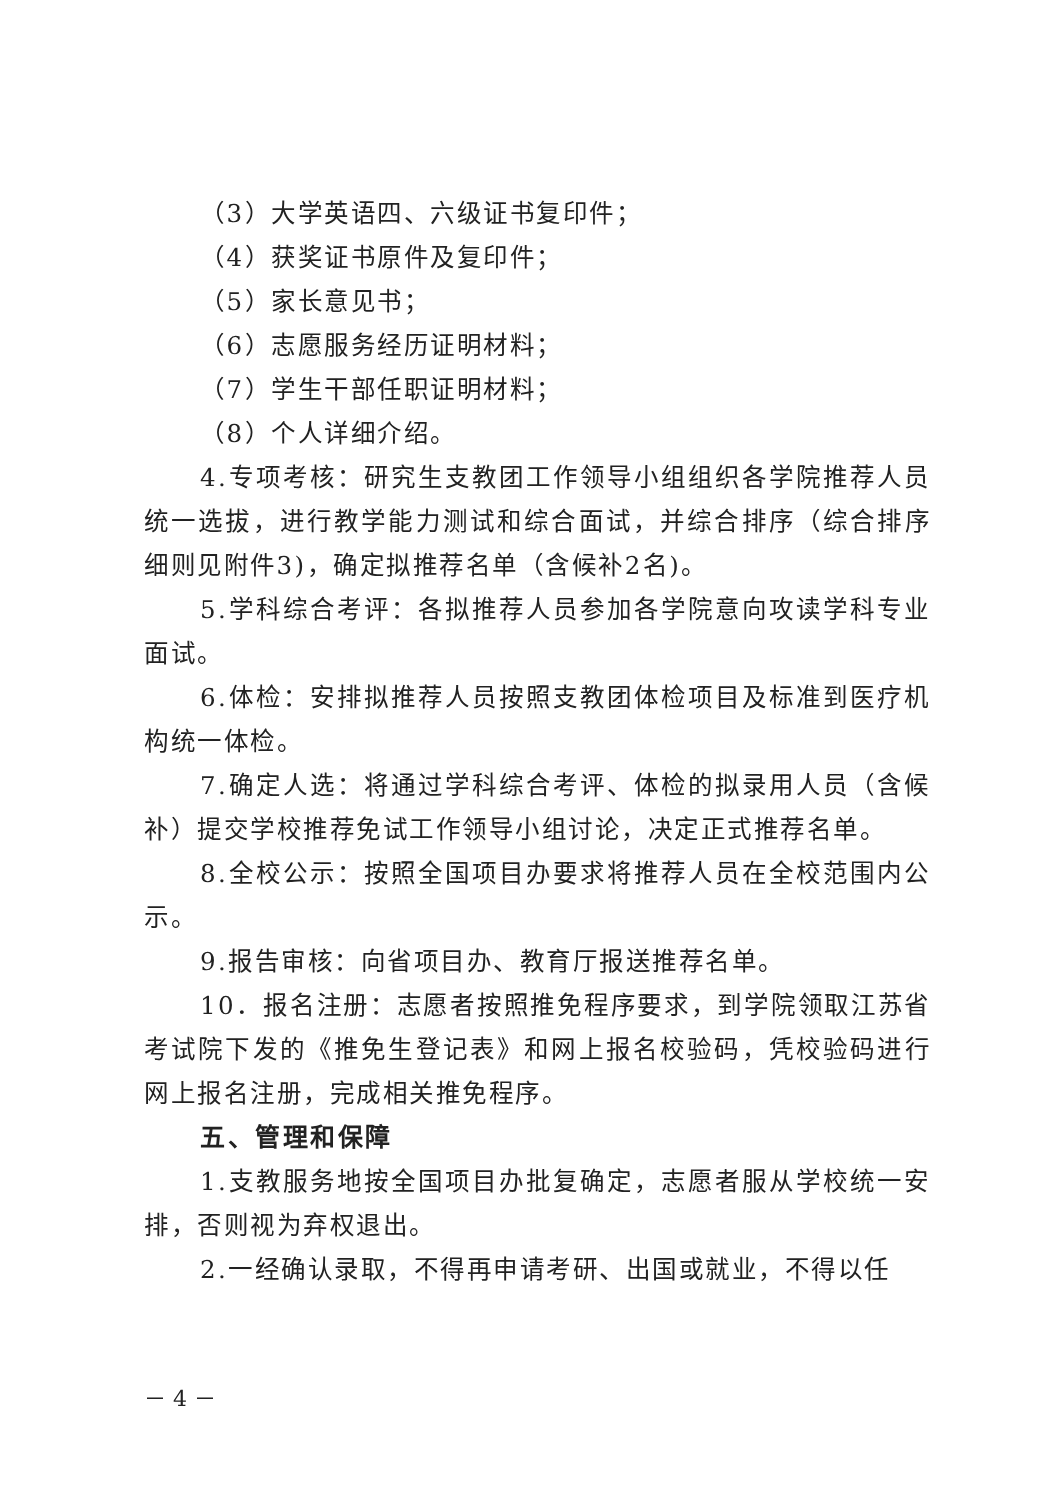（3）大学英语四、六级证书复印件；
（4）获奖证书原件及复印件；
（5）家长意见书；
（6）志愿服务经历证明材料；
（7）学生干部任职证明材料；
（8）个人详细介绍。
4.专项考核：研究生支教团工作领导小组组织各学院推荐人员统一选拔，进行教学能力测试和综合面试，并综合排序（综合排序细则见附件3)，确定拟推荐名单（含候补2名)。
5.学科综合考评：各拟推荐人员参加各学院意向攻读学科专业面试。
6.体检：安排拟推荐人员按照支教团体检项目及标准到医疗机构统一体检。
7.确定人选：将通过学科综合考评、体检的拟录用人员（含候补）提交学校推荐免试工作领导小组讨论，决定正式推荐名单。
8.全校公示：按照全国项目办要求将推荐人员在全校范围内公示。
9.报告审核：向省项目办、教育厅报送推荐名单。
10．报名注册：志愿者按照推免程序要求，到学院领取江苏省考试院下发的《推免生登记表》和网上报名校验码，凭校验码进行网上报名注册，完成相关推免程序。
五、管理和保障
1.支教服务地按全国项目办批复确定，志愿者服从学校统一安排，否则视为弃权退出。
2.一经确认录取，不得再申请考研、出国或就业，不得以任
－ 4 －